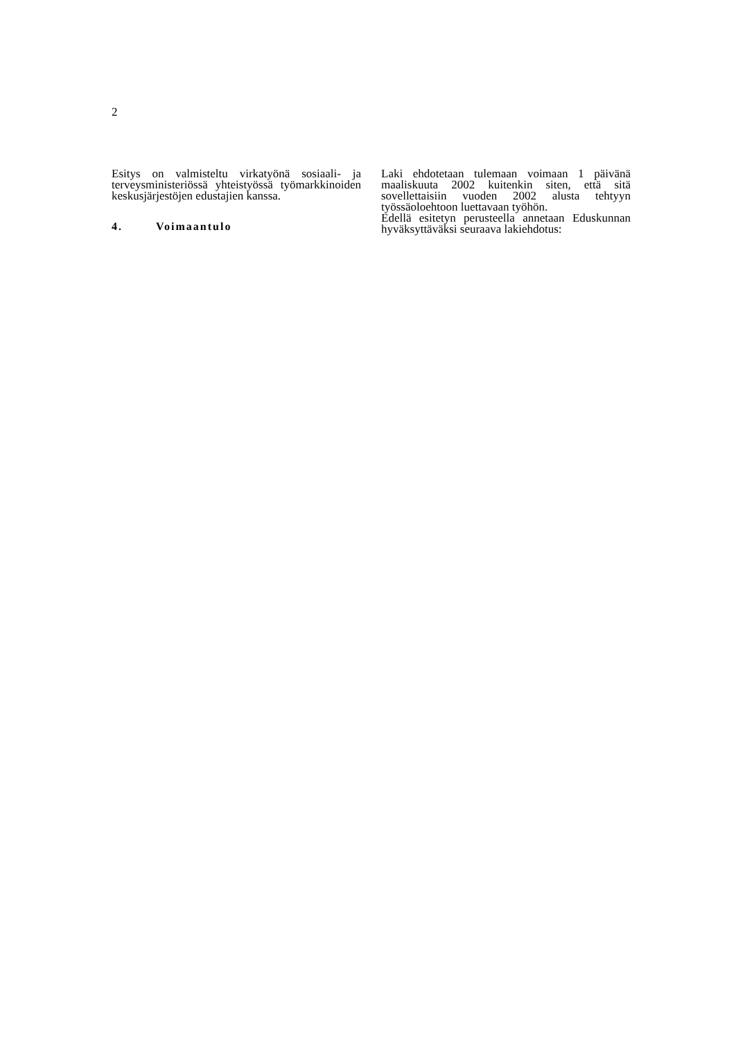2
Esitys on valmisteltu virkatyönä sosiaali- ja terveysministeriössä yhteistyössä työ­markkinoiden keskusjärjestöjen edustajien kanssa.
4. Voimaantulo
Laki ehdotetaan tulemaan voimaan 1 päivänä maaliskuuta 2002 kuitenkin siten, että sitä sovellettaisiin vuoden 2002 alusta tehtyyn työssäoloehtoon luettavaan työhön.
Edellä esitetyn perusteella annetaan Eduskunnan hyväksyttäväksi seuraava lakiehdotus: